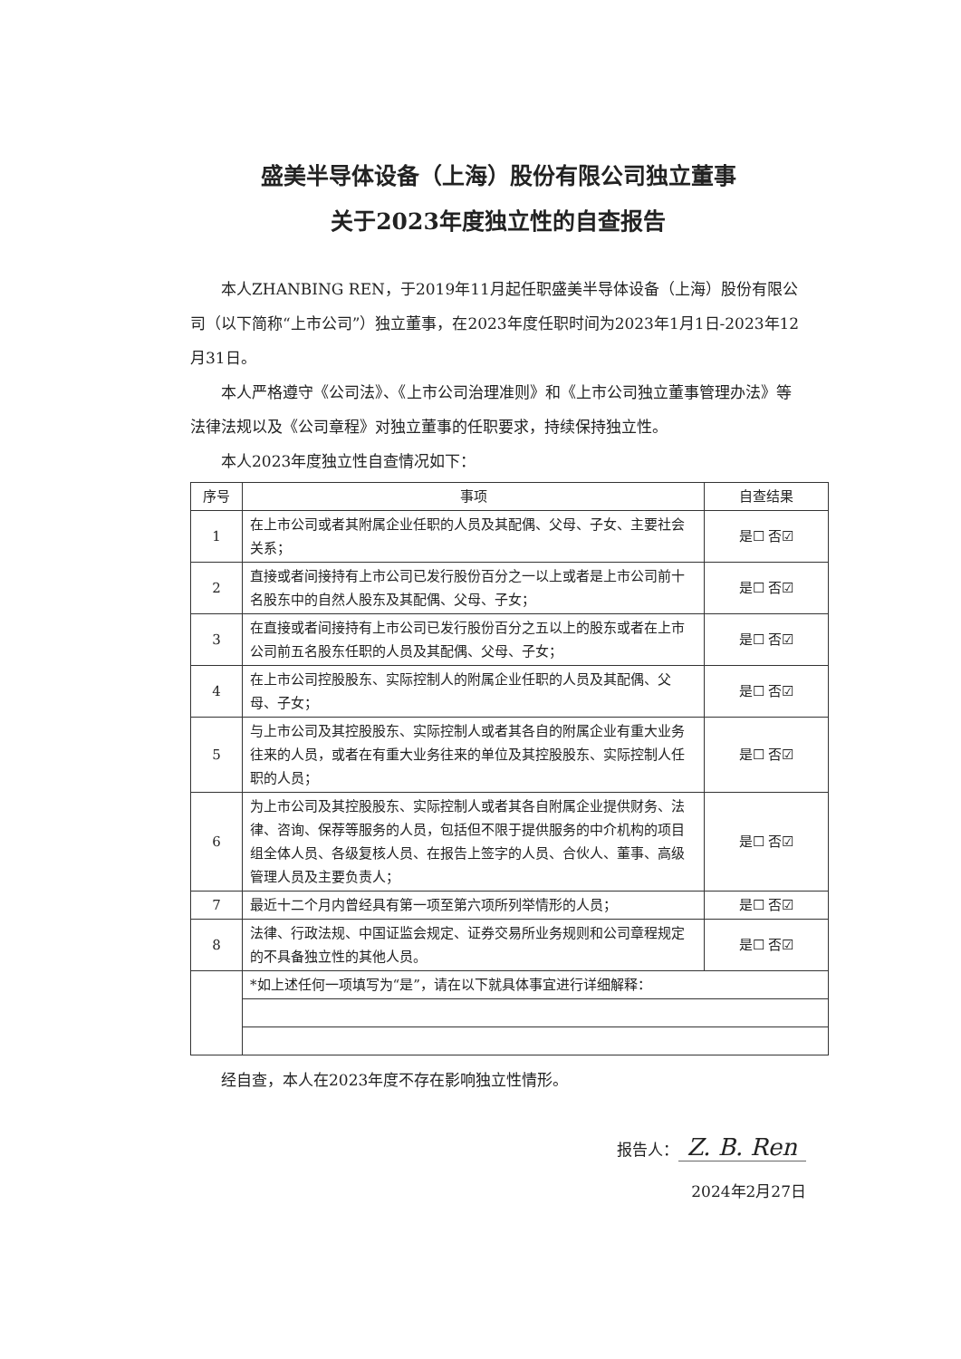盛美半导体设备（上海）股份有限公司独立董事
关于2023年度独立性的自查报告
本人ZHANBING REN，于2019年11月起任职盛美半导体设备（上海）股份有限公司（以下简称“上市公司”）独立董事，在2023年度任职时间为2023年1月1日-2023年12月31日。
本人严格遵守《公司法》、《上市公司治理准则》和《上市公司独立董事管理办法》等法律法规以及《公司章程》对独立董事的任职要求，持续保持独立性。
本人2023年度独立性自查情况如下：
| 序号 | 事项 | 自查结果 |
| --- | --- | --- |
| 1 | 在上市公司或者其附属企业任职的人员及其配偶、父母、子女、主要社会关系； | 是☐ 否☑ |
| 2 | 直接或者间接持有上市公司已发行股份百分之一以上或者是上市公司前十名股东中的自然人股东及其配偶、父母、子女； | 是☐ 否☑ |
| 3 | 在直接或者间接持有上市公司已发行股份百分之五以上的股东或者在上市公司前五名股东任职的人员及其配偶、父母、子女； | 是☐ 否☑ |
| 4 | 在上市公司控股股东、实际控制人的附属企业任职的人员及其配偶、父母、子女； | 是☐ 否☑ |
| 5 | 与上市公司及其控股股东、实际控制人或者其各自的附属企业有重大业务往来的人员，或者在有重大业务往来的单位及其控股股东、实际控制人任职的人员； | 是☐ 否☑ |
| 6 | 为上市公司及其控股股东、实际控制人或者其各自附属企业提供财务、法律、咨询、保荐等服务的人员，包括但不限于提供服务的中介机构的项目组全体人员、各级复核人员、在报告上签字的人员、合伙人、董事、高级管理人员及主要负责人； | 是☐ 否☑ |
| 7 | 最近十二个月内曾经具有第一项至第六项所列举情形的人员； | 是☐ 否☑ |
| 8 | 法律、行政法规、中国证监会规定、证券交易所业务规则和公司章程规定的不具备独立性的其他人员。 | 是☐ 否☑ |
| | *如上述任何一项填写为“是”，请在以下就具体事宜进行详细解释： | |
经自查，本人在2023年度不存在影响独立性情形。
报告人： Z. B. Ren
2024年2月27日